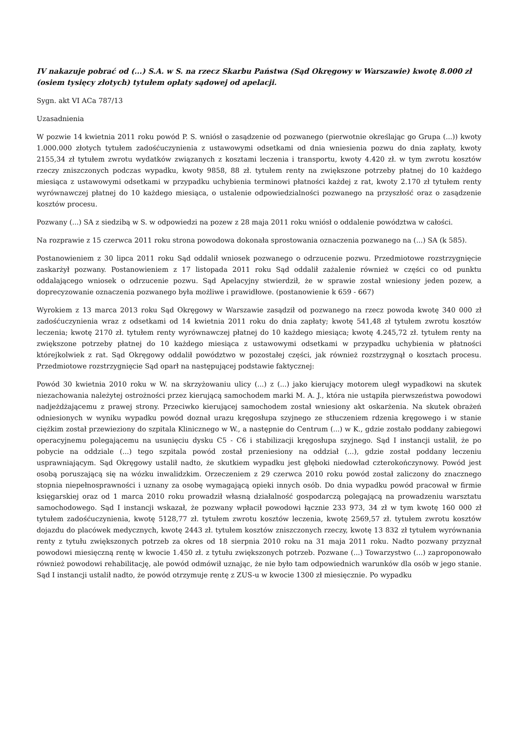IV nakazuje pobrać od (...) S.A. w S. na rzecz Skarbu Państwa (Sąd Okręgowy w Warszawie) kwotę 8.000 zł (osiem tysięcy złotych) tytułem opłaty sądowej od apelacji.
Sygn. akt VI ACa 787/13
Uzasadnienia
W pozwie 14 kwietnia 2011 roku powód P. S. wniósł o zasądzenie od pozwanego (pierwotnie określając go Grupa (...)) kwoty 1.000.000 złotych tytułem zadośćuczynienia z ustawowymi odsetkami od dnia wniesienia pozwu do dnia zapłaty, kwoty 2155,34 zł tytułem zwrotu wydatków związanych z kosztami leczenia i transportu, kwoty 4.420 zł. w tym zwrotu kosztów rzeczy zniszczonych podczas wypadku, kwoty 9858, 88 zł. tytułem renty na zwiększone potrzeby płatnej do 10 każdego miesiąca z ustawowymi odsetkami w przypadku uchybienia terminowi płatności każdej z rat, kwoty 2.170 zł tytułem renty wyrównawczej płatnej do 10 każdego miesiąca, o ustalenie odpowiedzialności pozwanego na przyszłość oraz o zasądzenie kosztów procesu.
Pozwany (...) SA z siedzibą w S. w odpowiedzi na pozew z 28 maja 2011 roku wniósł o oddalenie powództwa w całości.
Na rozprawie z 15 czerwca 2011 roku strona powodowa dokonała sprostowania oznaczenia pozwanego na (...) SA (k 585).
Postanowieniem z 30 lipca 2011 roku Sąd oddalił wniosek pozwanego o odrzucenie pozwu. Przedmiotowe rozstrzygnięcie zaskarżył pozwany. Postanowieniem z 17 listopada 2011 roku Sąd oddalił zażalenie również w części co od punktu oddalającego wniosek o odrzucenie pozwu. Sąd Apelacyjny stwierdził, że w sprawie został wniesiony jeden pozew, a doprecyzowanie oznaczenia pozwanego była możliwe i prawidłowe. (postanowienie k 659 - 667)
Wyrokiem z 13 marca 2013 roku Sąd Okręgowy w Warszawie zasądził od pozwanego na rzecz powoda kwotę 340 000 zł zadośćuczynienia wraz z odsetkami od 14 kwietnia 2011 roku do dnia zapłaty; kwotę 541,48 zł tytułem zwrotu kosztów leczenia; kwotę 2170 zł. tytułem renty wyrównawczej płatnej do 10 każdego miesiąca; kwotę 4.245,72 zł. tytułem renty na zwiększone potrzeby płatnej do 10 każdego miesiąca z ustawowymi odsetkami w przypadku uchybienia w płatności którejkolwiek z rat. Sąd Okręgowy oddalił powództwo w pozostałej części, jak również rozstrzygnął o kosztach procesu. Przedmiotowe rozstrzygnięcie Sąd oparł na następującej podstawie faktycznej:
Powód 30 kwietnia 2010 roku w W. na skrzyżowaniu ulicy (...) z (...) jako kierujący motorem uległ wypadkowi na skutek niezachowania należytej ostrożności przez kierującą samochodem marki M. A. J., która nie ustąpiła pierwszeństwa powodowi nadjeżdżającemu z prawej strony. Przeciwko kierującej samochodem został wniesiony akt oskarżenia. Na skutek obrażeń odniesionych w wyniku wypadku powód doznał urazu kręgosłupa szyjnego ze stłuczeniem rdzenia kręgowego i w stanie ciężkim został przewieziony do szpitala Klinicznego w W., a następnie do Centrum (...) w K., gdzie zostało poddany zabiegowi operacyjnemu polegającemu na usunięciu dysku C5 - C6 i stabilizacji kręgosłupa szyjnego. Sąd I instancji ustalił, że po pobycie na oddziale (...) tego szpitala powód został przeniesiony na oddział (...), gdzie został poddany leczeniu usprawniającym. Sąd Okręgowy ustalił nadto, że skutkiem wypadku jest głęboki niedowład czterokończynowy. Powód jest osobą poruszającą się na wózku inwalidzkim. Orzeczeniem z 29 czerwca 2010 roku powód został zaliczony do znacznego stopnia niepełnosprawności i uznany za osobę wymagającą opieki innych osób. Do dnia wypadku powód pracował w firmie księgarskiej oraz od 1 marca 2010 roku prowadził własną działalność gospodarczą polegającą na prowadzeniu warsztatu samochodowego. Sąd I instancji wskazał, że pozwany wpłacił powodowi łącznie 233 973, 34 zł w tym kwotę 160 000 zł tytułem zadośćuczynienia, kwotę 5128,77 zł. tytułem zwrotu kosztów leczenia, kwotę 2569,57 zł. tytułem zwrotu kosztów dojazdu do placówek medycznych, kwotę 2443 zł. tytułem kosztów zniszczonych rzeczy, kwotę 13 832 zł tytułem wyrównania renty z tytułu zwiększonych potrzeb za okres od 18 sierpnia 2010 roku na 31 maja 2011 roku. Nadto pozwany przyznał powodowi miesięczną rentę w kwocie 1.450 zł. z tytułu zwiększonych potrzeb. Pozwane (...) Towarzystwo (...) zaproponowało również powodowi rehabilitację, ale powód odmówił uznając, że nie było tam odpowiednich warunków dla osób w jego stanie. Sąd I instancji ustalił nadto, że powód otrzymuje rentę z ZUS-u w kwocie 1300 zł miesięcznie. Po wypadku